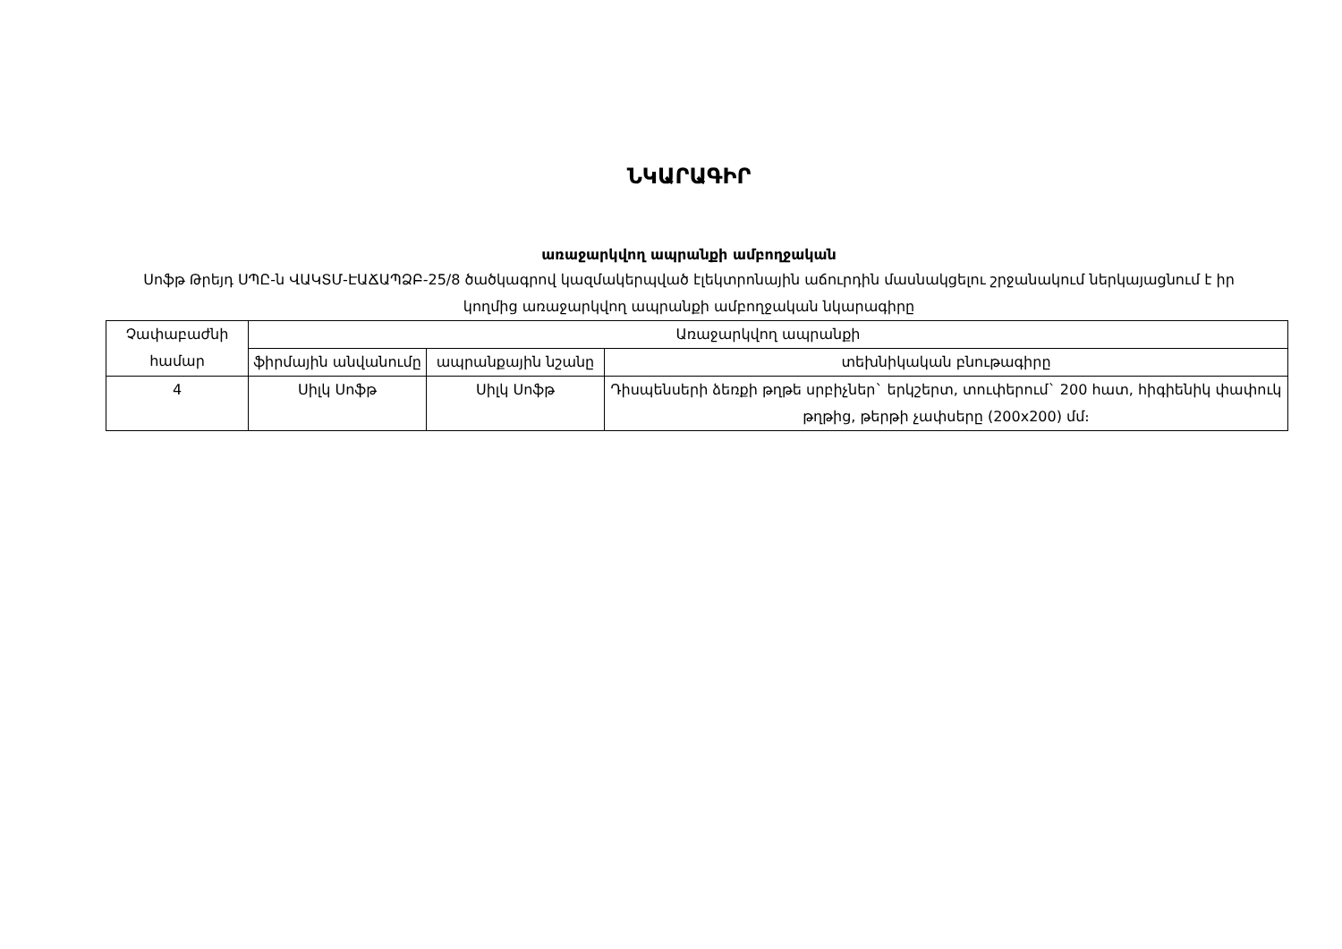ՆԿԱՐԱԳԻՐ
առաջարկվող ապրանքի ամբողջական
Սոֆթ Թրեյդ ՍՊԸ-ն ՎԱԿՏՄ-ԷԱՃԱՊՁԲ-25/8 ծածկագրով կազմակերպված էլեկտրոնային աճուրդին մասնակցելու շրջանակում ներկայացնում է իր կողմից առաջարկվող ապրանքի ամբողջական նկարագիրը
| Չափաբաժնի համար | Առաջարկվող ապրանքի | | |
| --- | --- | --- | --- |
| | ֆիրմային անվանումը | ապրանքային նշանը | տեխնիկական բնութագիրը |
| 4 | Սիլկ Սոֆթ | Սիլկ Սոֆթ | Դիսպենսերի ձեռքի թղթե սրբիչներ` երկշերտ, տուփերում` 200 հատ, հիգիենիկ փափուկ թղթից, թերթի չափսերը (200x200) մմ։ |